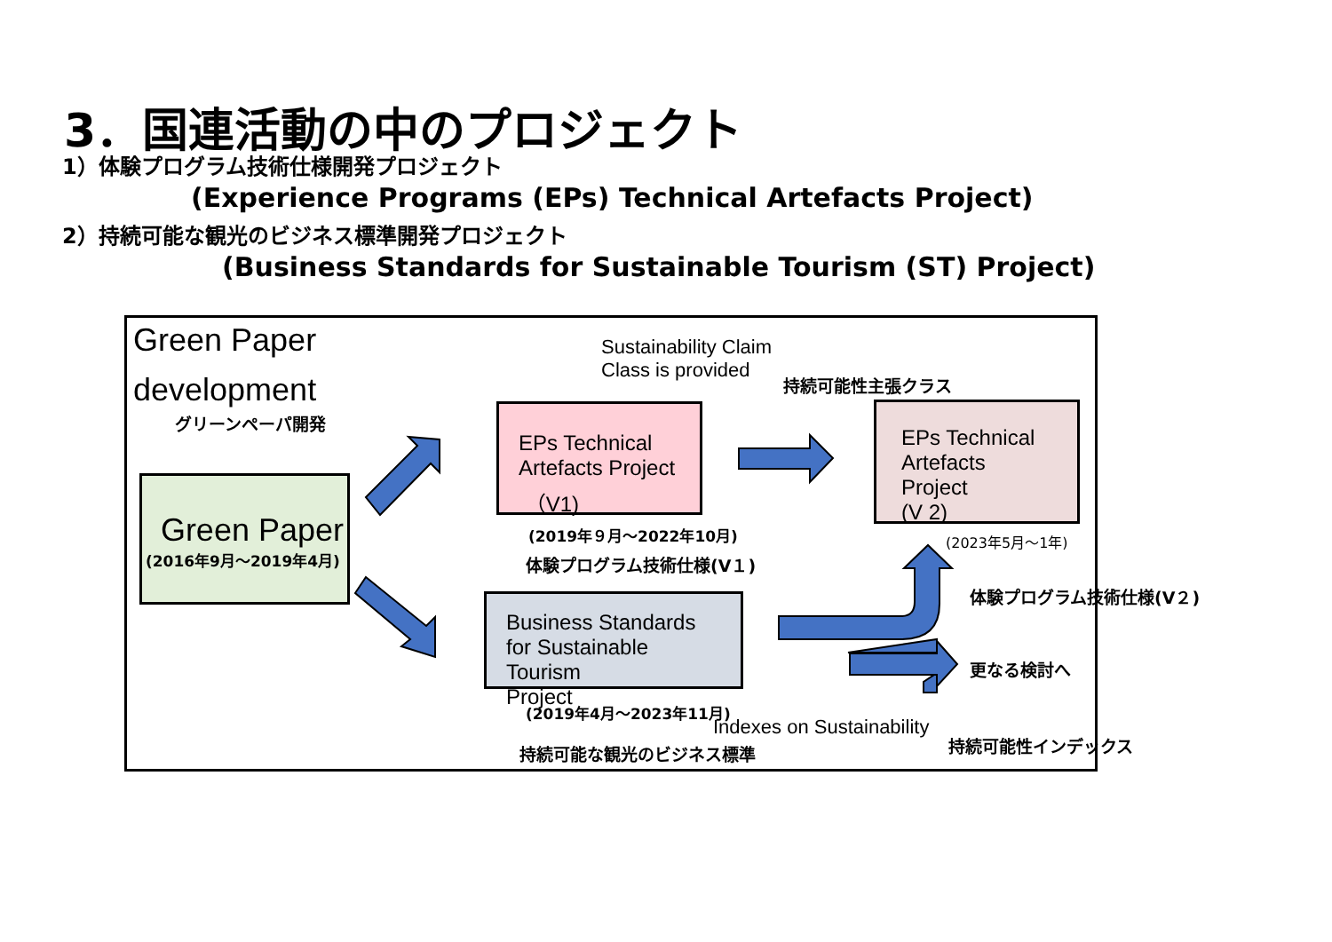3．国連活動の中のプロジェクト
1）体験プログラム技術仕様開発プロジェクト
(Experience Programs (EPs) Technical Artefacts Project)
2）持続可能な観光のビジネス標準開発プロジェクト
(Business Standards for Sustainable Tourism (ST) Project)
Green Paper
development
グリーンペーパ開発
Green Paper
(2016年9月～2019年4月)
Sustainability Claim
Class is provided
持続可能性主張クラス
EPs Technical
Artefacts Project
（V1)
EPs Technical
Artefacts Project
(V 2)
(2019年９月～2022年10月) (2023年5月～1年)
体験プログラム技術仕様(V１)
体験プログラム技術仕様(V２)
Business Standards
for Sustainable Tourism
Project
更なる検討へ
(2019年4月～2023年11月)
Indexes on Sustainability
持続可能な観光のビジネス標準 持続可能性インデックス